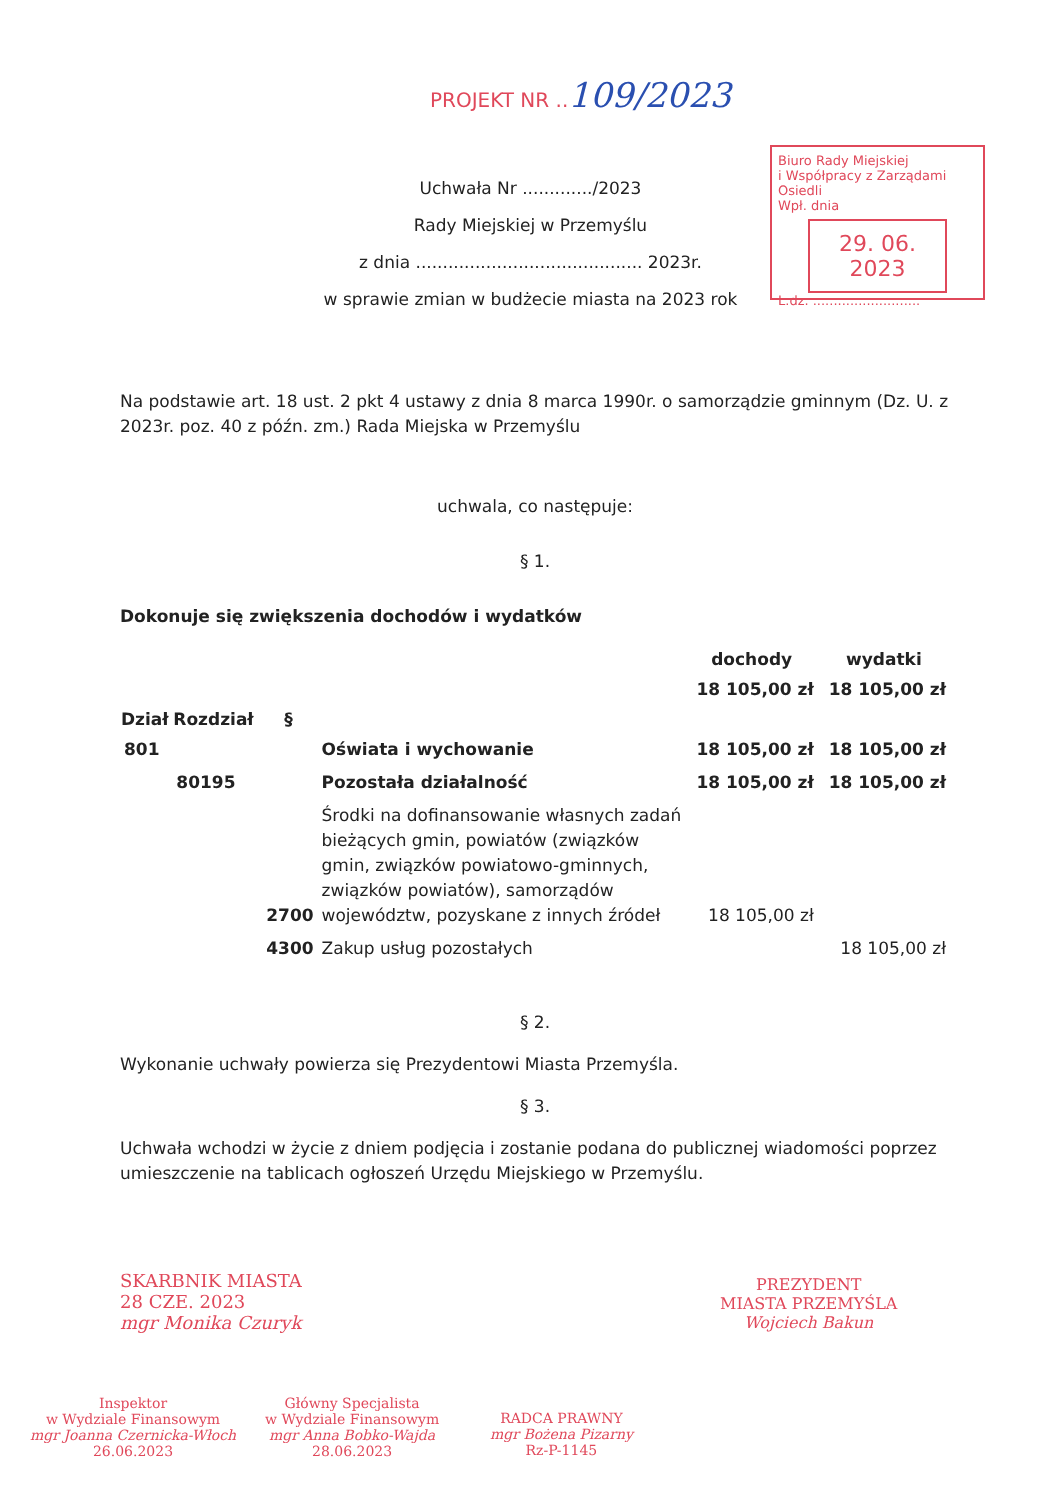PROJEKT NR ..109/2023
Biuro Rady Miejskiej
i Współpracy z Zarządami Osiedli
Wpł. dnia
29. 06. 2023
L.dz. ..........................
Uchwała Nr ............./2023
Rady Miejskiej w Przemyślu
z dnia .......................................... 2023r.
w sprawie zmian w budżecie miasta na 2023 rok
Na podstawie art. 18 ust. 2 pkt 4 ustawy z dnia 8 marca 1990r. o samorządzie gminnym (Dz. U. z 2023r. poz. 40 z późn. zm.) Rada Miejska w Przemyślu
uchwala, co następuje:
§ 1.
Dokonuje się zwiększenia dochodów i wydatków
| | | | | dochody | wydatki |
| | | | | 18 105,00 zł | 18 105,00 zł |
| Dział | Rozdział | § | | | |
| 801 | | | Oświata i wychowanie | 18 105,00 zł | 18 105,00 zł |
| | 80195 | | Pozostała działalność | 18 105,00 zł | 18 105,00 zł |
| | | 2700 | Środki na dofinansowanie własnych zadań bieżących gmin, powiatów (związków gmin, związków powiatowo-gminnych, związków powiatów), samorządów województw, pozyskane z innych źródeł | 18 105,00 zł | |
| | | 4300 | Zakup usług pozostałych | | 18 105,00 zł |
§ 2.
Wykonanie uchwały powierza się Prezydentowi Miasta Przemyśla.
§ 3.
Uchwała wchodzi w życie z dniem podjęcia i zostanie podana do publicznej wiadomości poprzez umieszczenie na tablicach ogłoszeń Urzędu Miejskiego w Przemyślu.
SKARBNIK MIASTA
28 CZE. 2023
mgr Monika Czuryk
PREZYDENT
MIASTA PRZEMYŚLA
Wojciech Bakun
Inspektor
w Wydziale Finansowym
mgr Joanna Czernicka-Włoch
26.06.2023
Główny Specjalista
w Wydziale Finansowym
mgr Anna Bobko-Wajda
28.06.2023
RADCA PRAWNY
mgr Bożena Pizarny
Rz-P-1145